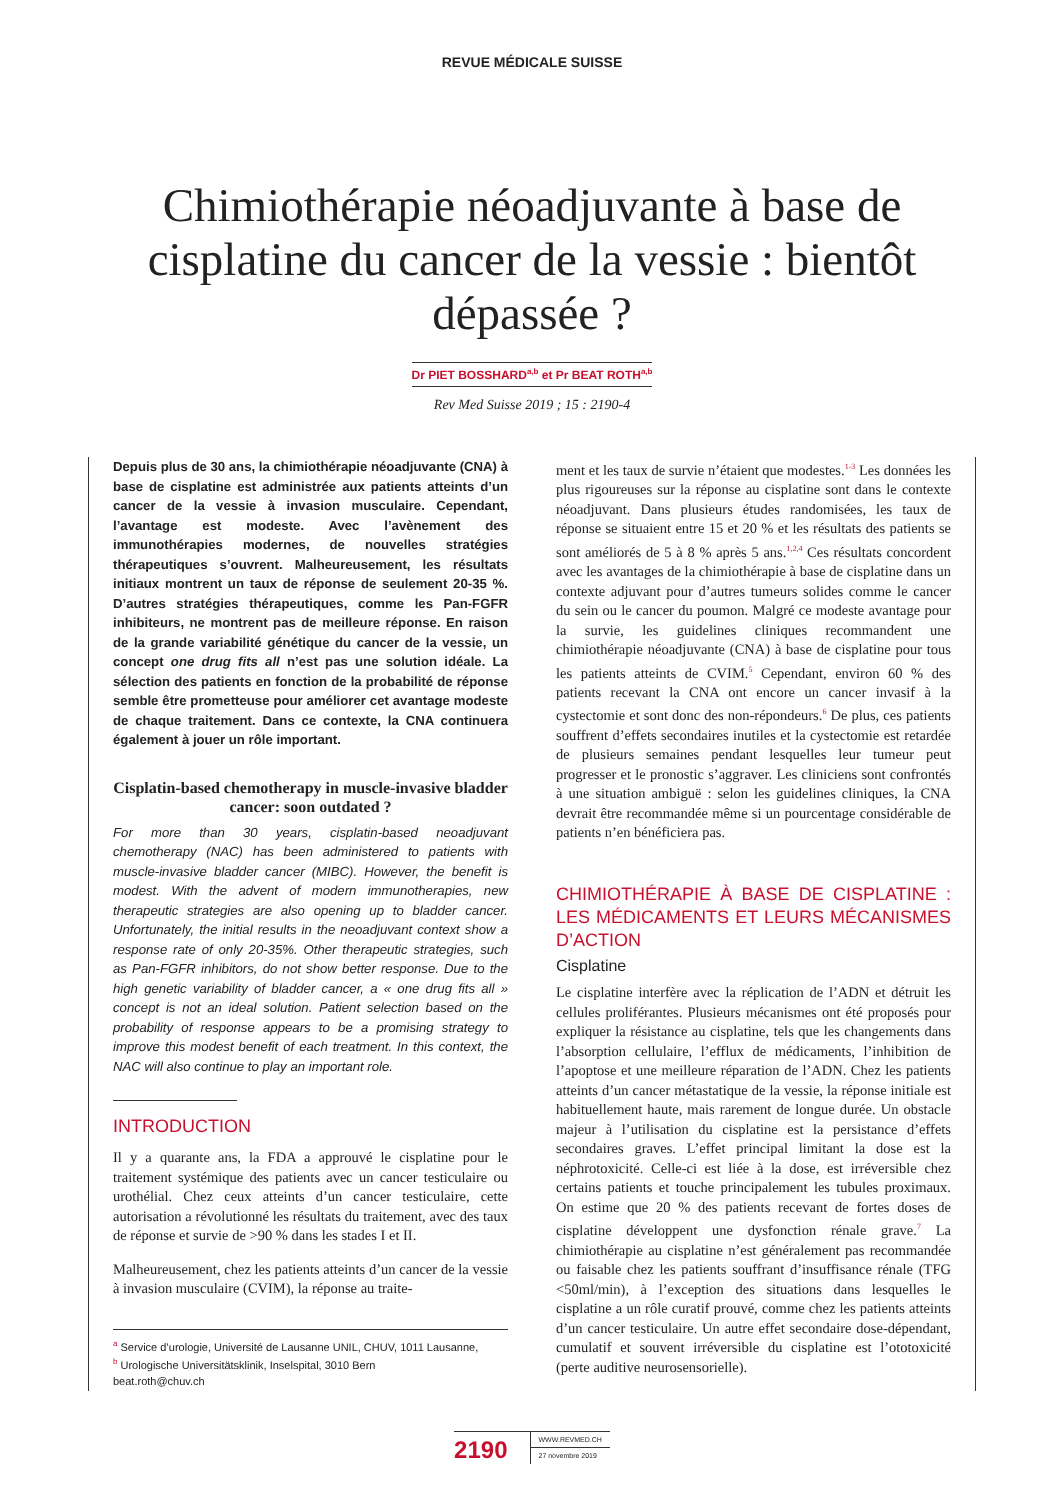REVUE MÉDICALE SUISSE
Chimiothérapie néoadjuvante à base de cisplatine du cancer de la vessie : bientôt dépassée ?
Dr PIET BOSSHARD<sup>a,b</sup> et Pr BEAT ROTH<sup>a,b</sup>
Rev Med Suisse 2019 ; 15 : 2190-4
Depuis plus de 30 ans, la chimiothérapie néoadjuvante (CNA) à base de cisplatine est administrée aux patients atteints d’un cancer de la vessie à invasion musculaire. Cependant, l’avantage est modeste. Avec l’avènement des immunothérapies modernes, de nouvelles stratégies thérapeutiques s’ouvrent. Malheureusement, les résultats initiaux montrent un taux de réponse de seulement 20-35 %. D’autres stratégies thérapeutiques, comme les Pan-FGFR inhibiteurs, ne montrent pas de meilleure réponse. En raison de la grande variabilité génétique du cancer de la vessie, un concept one drug fits all n’est pas une solution idéale. La sélection des patients en fonction de la probabilité de réponse semble être prometteuse pour améliorer cet avantage modeste de chaque traitement. Dans ce contexte, la CNA continuera également à jouer un rôle important.
Cisplatin-based chemotherapy in muscle-invasive bladder cancer: soon outdated ?
For more than 30 years, cisplatin-based neoadjuvant chemotherapy (NAC) has been administered to patients with muscle-invasive bladder cancer (MIBC). However, the benefit is modest. With the advent of modern immunotherapies, new therapeutic strategies are also opening up to bladder cancer. Unfortunately, the initial results in the neoadjuvant context show a response rate of only 20-35%. Other therapeutic strategies, such as Pan-FGFR inhibitors, do not show better response. Due to the high genetic variability of bladder cancer, a « one drug fits all » concept is not an ideal solution. Patient selection based on the probability of response appears to be a promising strategy to improve this modest benefit of each treatment. In this context, the NAC will also continue to play an important role.
INTRODUCTION
Il y a quarante ans, la FDA a approuvé le cisplatine pour le traitement systémique des patients avec un cancer testiculaire ou urothélial. Chez ceux atteints d’un cancer testiculaire, cette autorisation a révolutionné les résultats du traitement, avec des taux de réponse et survie de >90 % dans les stades I et II.
Malheureusement, chez les patients atteints d’un cancer de la vessie à invasion musculaire (CVIM), la réponse au traite-
<sup>a</sup> Service d’urologie, Université de Lausanne UNIL, CHUV, 1011 Lausanne,
<sup>b</sup> Urologische Universitätsklinik, Inselspital, 3010 Bern
beat.roth@chuv.ch
ment et les taux de survie n’étaient que modestes.<sup>1-3</sup> Les données les plus rigoureuses sur la réponse au cisplatine sont dans le contexte néoadjuvant. Dans plusieurs études randomisées, les taux de réponse se situaient entre 15 et 20 % et les résultats des patients se sont améliorés de 5 à 8 % après 5 ans.<sup>1,2,4</sup> Ces résultats concordent avec les avantages de la chimiothérapie à base de cisplatine dans un contexte adjuvant pour d’autres tumeurs solides comme le cancer du sein ou le cancer du poumon. Malgré ce modeste avantage pour la survie, les guidelines cliniques recommandent une chimiothérapie néoadjuvante (CNA) à base de cisplatine pour tous les patients atteints de CVIM.<sup>5</sup> Cependant, environ 60 % des patients recevant la CNA ont encore un cancer invasif à la cystectomie et sont donc des non-répondeurs.<sup>6</sup> De plus, ces patients souffrent d’effets secondaires inutiles et la cystectomie est retardée de plusieurs semaines pendant lesquelles leur tumeur peut progresser et le pronostic s’aggraver. Les cliniciens sont confrontés à une situation ambiguë : selon les guidelines cliniques, la CNA devrait être recommandée même si un pourcentage considérable de patients n’en bénéficiera pas.
CHIMIOTHÉRAPIE À BASE DE CISPLATINE : LES MÉDICAMENTS ET LEURS MÉCANISMES D’ACTION
Cisplatine
Le cisplatine interfère avec la réplication de l’ADN et détruit les cellules proliférantes. Plusieurs mécanismes ont été proposés pour expliquer la résistance au cisplatine, tels que les changements dans l’absorption cellulaire, l’efflux de médicaments, l’inhibition de l’apoptose et une meilleure réparation de l’ADN. Chez les patients atteints d’un cancer métastatique de la vessie, la réponse initiale est habituellement haute, mais rarement de longue durée. Un obstacle majeur à l’utilisation du cisplatine est la persistance d’effets secondaires graves. L’effet principal limitant la dose est la néphrotoxicité. Celle-ci est liée à la dose, est irréversible chez certains patients et touche principalement les tubules proximaux. On estime que 20 % des patients recevant de fortes doses de cisplatine développent une dysfonction rénale grave.<sup>7</sup> La chimiothérapie au cisplatine n’est généralement pas recommandée ou faisable chez les patients souffrant d’insuffisance rénale (TFG <50ml/min), à l’exception des situations dans lesquelles le cisplatine a un rôle curatif prouvé, comme chez les patients atteints d’un cancer testiculaire. Un autre effet secondaire dose-dépendant, cumulatif et souvent irréversible du cisplatine est l’ototoxicité (perte auditive neurosensorielle).
2190
WWW.REVMED.CH
27 novembre 2019